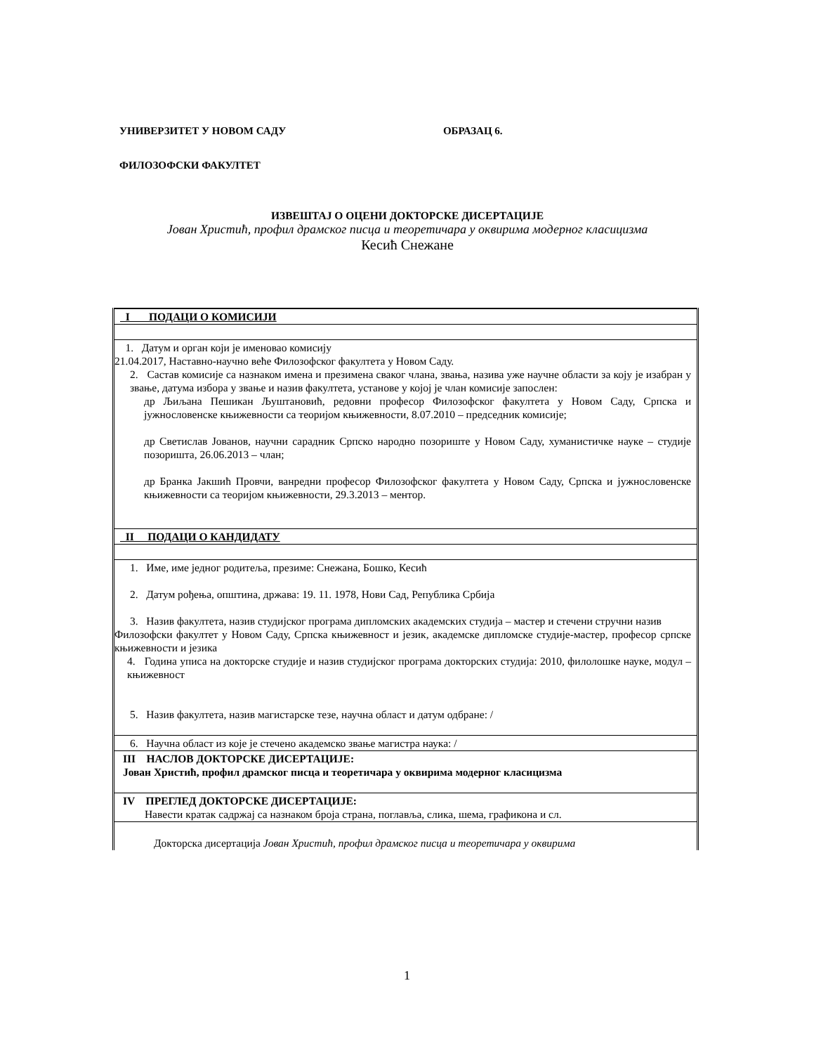УНИВЕРЗИТЕТ У НОВОМ САДУ ОБРАЗАЦ 6.
ФИЛОЗОФСКИ ФАКУЛТЕТ
ИЗВЕШТАЈ О ОЦЕНИ ДОКТОРСКЕ ДИСЕРТАЦИЈЕ
Јован Христић, профил драмског писца и теоретичара у оквирима модерног класицизма
Кесић Снежане
| I ПОДАЦИ О КОМИСИЈИ |
| 1. Датум и орган који је именовао комисију 21.04.2017, Наставно-научно веће Филозофског факултета у Новом Саду. 2. Састав комисије са назнаком имена и презимена сваког члана, звања, назива уже научне области за коју је изабран у звање, датума избора у звање и назив факултета, установе у којој је члан комисије запослен: др Љиљана Пешикан Љуштановић, редовни професор Филозофског факултета у Новом Саду, Српска и јужнословенске књижевности са теоријом књижевности, 8.07.2010 – председник комисије; др Светислав Јованов, научни сарадник Српско народно позориште у Новом Саду, хуманистичке науке – студије позоришта, 26.06.2013 – члан; др Бранка Јакшић Провчи, ванредни професор Филозофског факултета у Новом Саду, Српска и јужнословенске књижевности са теоријом књижевности, 29.3.2013 – ментор. |
| II ПОДАЦИ О КАНДИДАТУ |
| 1. Име, име једног родитеља, презиме: Снежана, Бошко, Кесић 2. Датум рођења, општина, држава: 19. 11. 1978, Нови Сад, Република Србија 3. Назив факултета, назив студијског програма дипломских академских студија – мастер и стечени стручни назив Филозофски факултет у Новом Саду, Српска књижевност и језик, академске дипломске студије-мастер, професор српске књижевности и језика 4. Година уписа на докторске студије и назив студијског програма докторских студија: 2010, филолошке науке, модул – књижевност 5. Назив факултета, назив магистарске тезе, научна област и датум одбране: / |
| 6. Научна област из које је стечено академско звање магистра наука: / |
| III НАСЛОВ ДОКТОРСКЕ ДИСЕРТАЦИЈЕ: Јован Христић, профил драмског писца и теоретичара у оквирима модерног класицизма |
| IV ПРЕГЛЕД ДОКТОРСКЕ ДИСЕРТАЦИЈЕ: Навести кратак садржај са назнаком броја страна, поглавља, слика, шема, графикона и сл. |
| Докторска дисертација Јован Христић, профил драмског писца и теоретичара у оквирима |
1